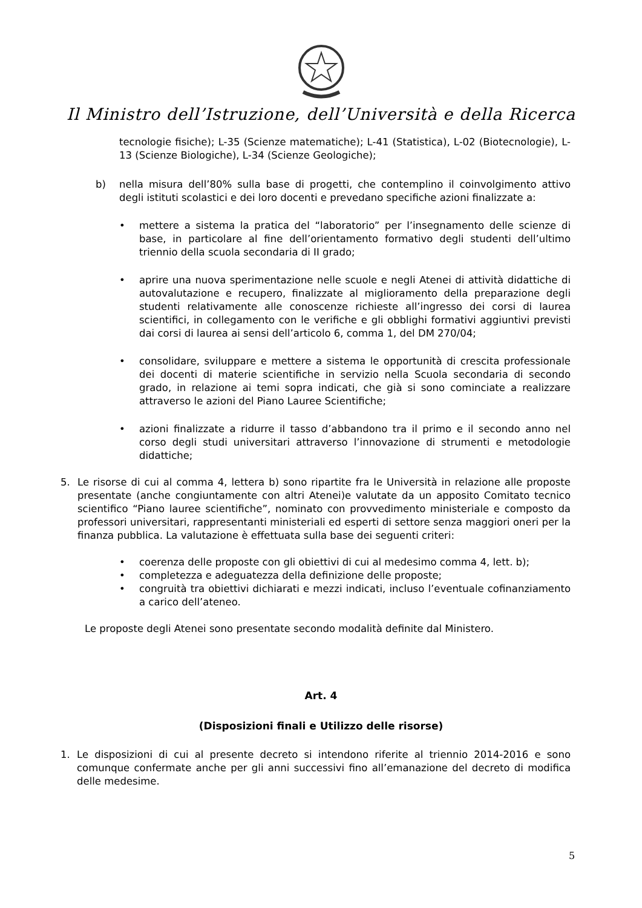Il Ministro dell’Istruzione, dell’Università e della Ricerca
tecnologie fisiche); L-35 (Scienze matematiche); L-41 (Statistica), L-02 (Biotecnologie), L-13 (Scienze Biologiche), L-34 (Scienze Geologiche);
b) nella misura dell’80% sulla base di progetti, che contemplino il coinvolgimento attivo degli istituti scolastici e dei loro docenti e prevedano specifiche azioni finalizzate a:
• mettere a sistema la pratica del “laboratorio” per l’insegnamento delle scienze di base, in particolare al fine dell’orientamento formativo degli studenti dell’ultimo triennio della scuola secondaria di II grado;
• aprire una nuova sperimentazione nelle scuole e negli Atenei di attività didattiche di autovalutazione e recupero, finalizzate al miglioramento della preparazione degli studenti relativamente alle conoscenze richieste all’ingresso dei corsi di laurea scientifici, in collegamento con le verifiche e gli obblighi formativi aggiuntivi previsti dai corsi di laurea ai sensi dell’articolo 6, comma 1, del DM 270/04;
• consolidare, sviluppare e mettere a sistema le opportunità di crescita professionale dei docenti di materie scientifiche in servizio nella Scuola secondaria di secondo grado, in relazione ai temi sopra indicati, che già si sono cominciate a realizzare attraverso le azioni del Piano Lauree Scientifiche;
• azioni finalizzate a ridurre il tasso d’abbandono tra il primo e il secondo anno nel corso degli studi universitari attraverso l’innovazione di strumenti e metodologie didattiche;
5. Le risorse di cui al comma 4, lettera b) sono ripartite fra le Università in relazione alle proposte presentate (anche congiuntamente con altri Atenei)e valutate da un apposito Comitato tecnico scientifico “Piano lauree scientifiche”, nominato con provvedimento ministeriale e composto da professori universitari, rappresentanti ministeriali ed esperti di settore senza maggiori oneri per la finanza pubblica. La valutazione è effettuata sulla base dei seguenti criteri:
• coerenza delle proposte con gli obiettivi di cui al medesimo comma 4, lett. b);
• completezza e adeguatezza della definizione delle proposte;
• congruità tra obiettivi dichiarati e mezzi indicati, incluso l’eventuale cofinanziamento a carico dell’ateneo.
Le proposte degli Atenei sono presentate secondo modalità definite dal Ministero.
Art. 4
(Disposizioni finali e Utilizzo delle risorse)
1. Le disposizioni di cui al presente decreto si intendono riferite al triennio 2014-2016 e sono comunque confermate anche per gli anni successivi fino all’emanazione del decreto di modifica delle medesime.
5